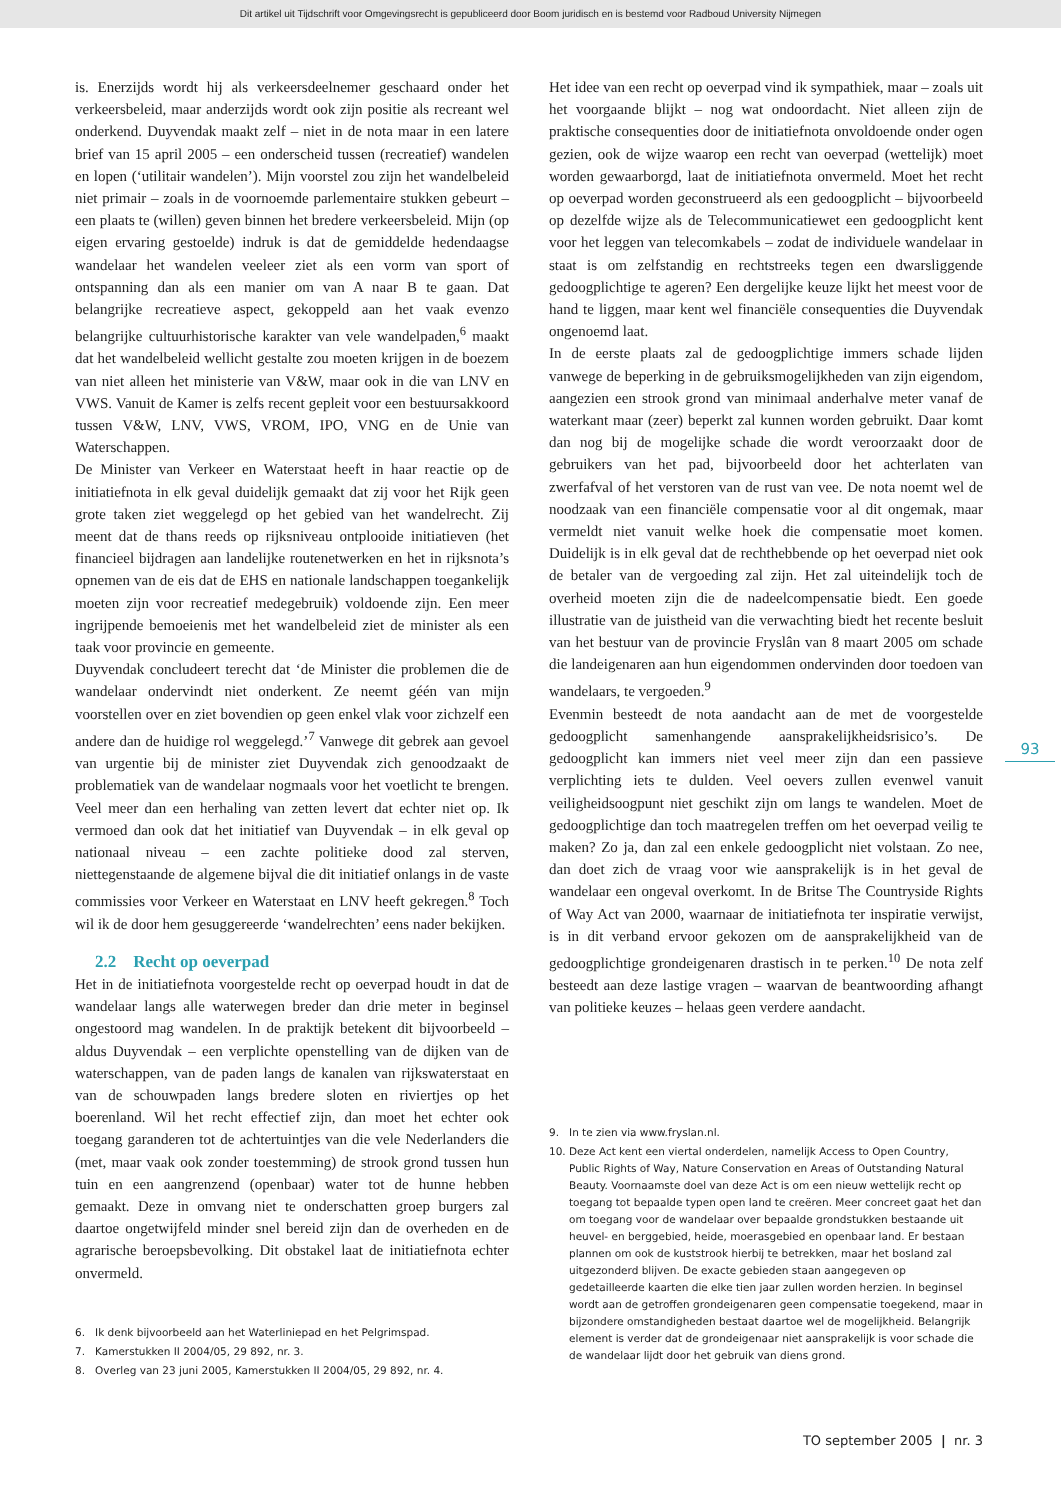Dit artikel uit Tijdschrift voor Omgevingsrecht is gepubliceerd door Boom juridisch en is bestemd voor Radboud University Nijmegen
is. Enerzijds wordt hij als verkeersdeelnemer geschaard onder het verkeersbeleid, maar anderzijds wordt ook zijn positie als recreant wel onderkend. Duyvendak maakt zelf – niet in de nota maar in een latere brief van 15 april 2005 – een onderscheid tussen (recreatief) wandelen en lopen (‘utilitair wandelen’). Mijn voorstel zou zijn het wandelbeleid niet primair – zoals in de voornoemde parlementaire stukken gebeurt – een plaats te (willen) geven binnen het bredere verkeersbeleid. Mijn (op eigen ervaring gestoelde) indruk is dat de gemiddelde hedendaagse wandelaar het wandelen veeleer ziet als een vorm van sport of ontspanning dan als een manier om van A naar B te gaan. Dat belangrijke recreatieve aspect, gekoppeld aan het vaak evenzo belangrijke cultuurhistorische karakter van vele wandelpaden,<sup>6</sup> maakt dat het wandelbeleid wellicht gestalte zou moeten krijgen in de boezem van niet alleen het ministerie van V&W, maar ook in die van LNV en VWS. Vanuit de Kamer is zelfs recent gepleit voor een bestuursakkoord tussen V&W, LNV, VWS, VROM, IPO, VNG en de Unie van Waterschappen.
De Minister van Verkeer en Waterstaat heeft in haar reactie op de initiatiefnota in elk geval duidelijk gemaakt dat zij voor het Rijk geen grote taken ziet weggelegd op het gebied van het wandelrecht. Zij meent dat de thans reeds op rijksniveau ontplooide initiatieven (het financieel bijdragen aan landelijke routenetwerken en het in rijksnota’s opnemen van de eis dat de EHS en nationale landschappen toegankelijk moeten zijn voor recreatief medegebruik) voldoende zijn. Een meer ingrijpende bemoeienis met het wandelbeleid ziet de minister als een taak voor provincie en gemeente.
Duyvendak concludeert terecht dat ‘de Minister die problemen die de wandelaar ondervindt niet onderkent. Ze neemt géén van mijn voorstellen over en ziet bovendien op geen enkel vlak voor zichzelf een andere dan de huidige rol weggelegd.’<sup>7</sup> Vanwege dit gebrek aan gevoel van urgentie bij de minister ziet Duyvendak zich genoodzaakt de problematiek van de wandelaar nogmaals voor het voetlicht te brengen. Veel meer dan een herhaling van zetten levert dat echter niet op. Ik vermoed dan ook dat het initiatief van Duyvendak – in elk geval op nationaal niveau – een zachte politieke dood zal sterven, niettegenstaande de algemene bijval die dit initiatief onlangs in de vaste commissies voor Verkeer en Waterstaat en LNV heeft gekregen.<sup>8</sup> Toch wil ik de door hem gesuggereerde ‘wandelrechten’ eens nader bekijken.
2.2 Recht op oeverpad
Het in de initiatiefnota voorgestelde recht op oeverpad houdt in dat de wandelaar langs alle waterwegen breder dan drie meter in beginsel ongestoord mag wandelen. In de praktijk betekent dit bijvoorbeeld – aldus Duyvendak – een verplichte openstelling van de dijken van de waterschappen, van de paden langs de kanalen van rijkswaterstaat en van de schouwpaden langs bredere sloten en riviertjes op het boerenland. Wil het recht effectief zijn, dan moet het echter ook toegang garanderen tot de achtertuintjes van die vele Nederlanders die (met, maar vaak ook zonder toestemming) de strook grond tussen hun tuin en een aangrenzend (openbaar) water tot de hunne hebben gemaakt. Deze in omvang niet te onderschatten groep burgers zal daartoe ongetwijfeld minder snel bereid zijn dan de overheden en de agrarische beroepsbevolking. Dit obstakel laat de initiatiefnota echter onvermeld.
6. Ik denk bijvoorbeeld aan het Waterliniepad en het Pelgrimspad.
7. Kamerstukken II 2004/05, 29 892, nr. 3.
8. Overleg van 23 juni 2005, Kamerstukken II 2004/05, 29 892, nr. 4.
Het idee van een recht op oeverpad vind ik sympathiek, maar – zoals uit het voorgaande blijkt – nog wat ondoordacht. Niet alleen zijn de praktische consequenties door de initiatiefnota onvoldoende onder ogen gezien, ook de wijze waarop een recht van oeverpad (wettelijk) moet worden gewaarborgd, laat de initiatiefnota onvermeld. Moet het recht op oeverpad worden geconstrueerd als een gedoogplicht – bijvoorbeeld op dezelfde wijze als de Telecommunicatiewet een gedoogplicht kent voor het leggen van telecomkabels – zodat de individuele wandelaar in staat is om zelfstandig en rechtstreeks tegen een dwarsliggende gedoogplichtige te ageren? Een dergelijke keuze lijkt het meest voor de hand te liggen, maar kent wel financiële consequenties die Duyvendak ongenoemd laat.
In de eerste plaats zal de gedoogplichtige immers schade lijden vanwege de beperking in de gebruiksmogelijkheden van zijn eigendom, aangezien een strook grond van minimaal anderhalve meter vanaf de waterkant maar (zeer) beperkt zal kunnen worden gebruikt. Daar komt dan nog bij de mogelijke schade die wordt veroorzaakt door de gebruikers van het pad, bijvoorbeeld door het achterlaten van zwerfafval of het verstoren van de rust van vee. De nota noemt wel de noodzaak van een financiële compensatie voor al dit ongemak, maar vermeldt niet vanuit welke hoek die compensatie moet komen. Duidelijk is in elk geval dat de rechthebbende op het oeverpad niet ook de betaler van de vergoeding zal zijn. Het zal uiteindelijk toch de overheid moeten zijn die de nadeelcompensatie biedt. Een goede illustratie van de juistheid van die verwachting biedt het recente besluit van het bestuur van de provincie Fryslân van 8 maart 2005 om schade die landeigenaren aan hun eigendommen ondervinden door toedoen van wandelaars, te vergoeden.<sup>9</sup>
Evenmin besteedt de nota aandacht aan de met de voorgestelde gedoogplicht samenhangende aansprakelijkheidsrisico’s. De gedoogplicht kan immers niet veel meer zijn dan een passieve verplichting iets te dulden. Veel oevers zullen evenwel vanuit veiligheidsoogpunt niet geschikt zijn om langs te wandelen. Moet de gedoogplichtige dan toch maatregelen treffen om het oeverpad veilig te maken? Zo ja, dan zal een enkele gedoogplicht niet volstaan. Zo nee, dan doet zich de vraag voor wie aansprakelijk is in het geval de wandelaar een ongeval overkomt. In de Britse The Countryside Rights of Way Act van 2000, waarnaar de initiatiefnota ter inspiratie verwijst, is in dit verband ervoor gekozen om de aansprakelijkheid van de gedoogplichtige grondeigenaren drastisch in te perken.<sup>10</sup> De nota zelf besteedt aan deze lastige vragen – waarvan de beantwoording afhangt van politieke keuzes – helaas geen verdere aandacht.
9. In te zien via www.fryslan.nl.
10. Deze Act kent een viertal onderdelen, namelijk Access to Open Country, Public Rights of Way, Nature Conservation en Areas of Outstanding Natural Beauty. Voornaamste doel van deze Act is om een nieuw wettelijk recht op toegang tot bepaalde typen open land te creëren. Meer concreet gaat het dan om toegang voor de wandelaar over bepaalde grondstukken bestaande uit heuvel- en berggebied, heide, moerasgebied en openbaar land. Er bestaan plannen om ook de kuststrook hierbij te betrekken, maar het bosland zal uitgezonderd blijven. De exacte gebieden staan aangegeven op gedetailleerde kaarten die elke tien jaar zullen worden herzien. In beginsel wordt aan de getroffen grondeigenaren geen compensatie toegekend, maar in bijzondere omstandigheden bestaat daartoe wel de mogelijkheid. Belangrijk element is verder dat de grondeigenaar niet aansprakelijk is voor schade die de wandelaar lijdt door het gebruik van diens grond.
93
TO september 2005 | nr. 3